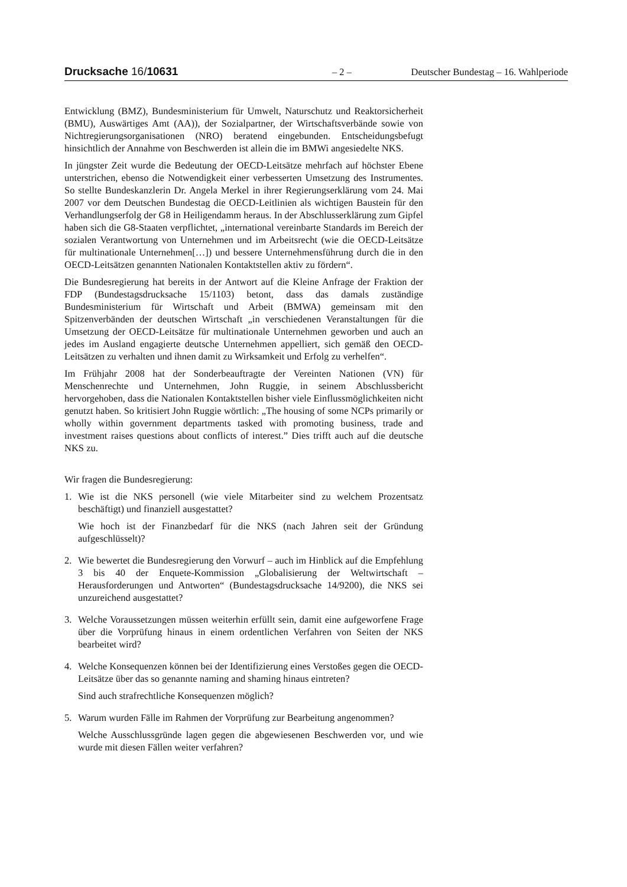Drucksache 16/10631 – 2 – Deutscher Bundestag – 16. Wahlperiode
Entwicklung (BMZ), Bundesministerium für Umwelt, Naturschutz und Reaktorsicherheit (BMU), Auswärtiges Amt (AA)), der Sozialpartner, der Wirtschaftsverbände sowie von Nichtregierungsorganisationen (NRO) beratend eingebunden. Entscheidungsbefugt hinsichtlich der Annahme von Beschwerden ist allein die im BMWi angesiedelte NKS.
In jüngster Zeit wurde die Bedeutung der OECD-Leitsätze mehrfach auf höchster Ebene unterstrichen, ebenso die Notwendigkeit einer verbesserten Umsetzung des Instrumentes. So stellte Bundeskanzlerin Dr. Angela Merkel in ihrer Regierungserklärung vom 24. Mai 2007 vor dem Deutschen Bundestag die OECD-Leitlinien als wichtigen Baustein für den Verhandlungserfolg der G8 in Heiligendamm heraus. In der Abschlusserklärung zum Gipfel haben sich die G8-Staaten verpflichtet, „international vereinbarte Standards im Bereich der sozialen Verantwortung von Unternehmen und im Arbeitsrecht (wie die OECD-Leitsätze für multinationale Unternehmen[…]) und bessere Unternehmensführung durch die in den OECD-Leitsätzen genannten Nationalen Kontaktstellen aktiv zu fördern“.
Die Bundesregierung hat bereits in der Antwort auf die Kleine Anfrage der Fraktion der FDP (Bundestagsdrucksache 15/1103) betont, dass das damals zuständige Bundesministerium für Wirtschaft und Arbeit (BMWA) gemeinsam mit den Spitzenverbänden der deutschen Wirtschaft „in verschiedenen Veranstaltungen für die Umsetzung der OECD-Leitsätze für multinationale Unternehmen geworben und auch an jedes im Ausland engagierte deutsche Unternehmen appelliert, sich gemäß den OECD-Leitsätzen zu verhalten und ihnen damit zu Wirksamkeit und Erfolg zu verhelfen“.
Im Frühjahr 2008 hat der Sonderbeauftragte der Vereinten Nationen (VN) für Menschenrechte und Unternehmen, John Ruggie, in seinem Abschlussbericht hervorgehoben, dass die Nationalen Kontaktstellen bisher viele Einflussmöglichkeiten nicht genutzt haben. So kritisiert John Ruggie wörtlich: „The housing of some NCPs primarily or wholly within government departments tasked with promoting business, trade and investment raises questions about conflicts of interest.” Dies trifft auch auf die deutsche NKS zu.
Wir fragen die Bundesregierung:
1. Wie ist die NKS personell (wie viele Mitarbeiter sind zu welchem Prozentsatz beschäftigt) und finanziell ausgestattet?
Wie hoch ist der Finanzbedarf für die NKS (nach Jahren seit der Gründung aufgeschlüsselt)?
2. Wie bewertet die Bundesregierung den Vorwurf – auch im Hinblick auf die Empfehlung 3 bis 40 der Enquete-Kommission „Globalisierung der Weltwirtschaft – Herausforderungen und Antworten“ (Bundestagsdrucksache 14/9200), die NKS sei unzureichend ausgestattet?
3. Welche Voraussetzungen müssen weiterhin erfüllt sein, damit eine aufgeworfene Frage über die Vorprüfung hinaus in einem ordentlichen Verfahren von Seiten der NKS bearbeitet wird?
4. Welche Konsequenzen können bei der Identifizierung eines Verstoßes gegen die OECD-Leitsätze über das so genannte naming and shaming hinaus eintreten?
Sind auch strafrechtliche Konsequenzen möglich?
5. Warum wurden Fälle im Rahmen der Vorprüfung zur Bearbeitung angenommen?
Welche Ausschlussgründe lagen gegen die abgewiesenen Beschwerden vor, und wie wurde mit diesen Fällen weiter verfahren?